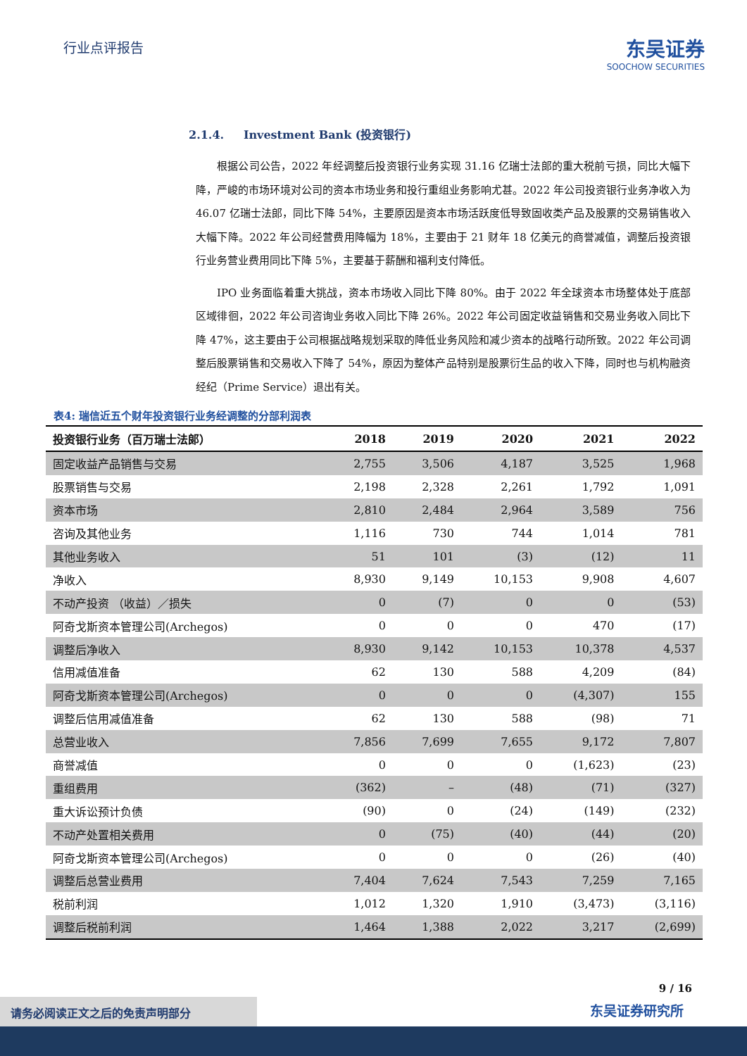行业点评报告
东吴证券
SOOCHOW SECURITIES
2.1.4. Investment Bank (投资银行)
根据公司公告，2022 年经调整后投资银行业务实现 31.16 亿瑞士法郎的重大税前亏损，同比大幅下降，严峻的市场环境对公司的资本市场业务和投行重组业务影响尤甚。2022 年公司投资银行业务净收入为 46.07 亿瑞士法郎，同比下降 54%，主要原因是资本市场活跃度低导致固收类产品及股票的交易销售收入大幅下降。2022 年公司经营费用降幅为 18%，主要由于 21 财年 18 亿美元的商誉减值，调整后投资银行业务营业费用同比下降 5%，主要基于薪酬和福利支付降低。
IPO 业务面临着重大挑战，资本市场收入同比下降 80%。由于 2022 年全球资本市场整体处于底部区域徘徊，2022 年公司咨询业务收入同比下降 26%。2022 年公司固定收益销售和交易业务收入同比下降 47%，这主要由于公司根据战略规划采取的降低业务风险和减少资本的战略行动所致。2022 年公司调整后股票销售和交易收入下降了 54%，原因为整体产品特别是股票衍生品的收入下降，同时也与机构融资经纪（Prime Service）退出有关。
表4: 瑞信近五个财年投资银行业务经调整的分部利润表
| 投资银行业务（百万瑞士法郎） | 2018 | 2019 | 2020 | 2021 | 2022 |
| --- | --- | --- | --- | --- | --- |
| 固定收益产品销售与交易 | 2,755 | 3,506 | 4,187 | 3,525 | 1,968 |
| 股票销售与交易 | 2,198 | 2,328 | 2,261 | 1,792 | 1,091 |
| 资本市场 | 2,810 | 2,484 | 2,964 | 3,589 | 756 |
| 咨询及其他业务 | 1,116 | 730 | 744 | 1,014 | 781 |
| 其他业务收入 | 51 | 101 | (3) | (12) | 11 |
| 净收入 | 8,930 | 9,149 | 10,153 | 9,908 | 4,607 |
| 不动产投资 （收益）／损失 | 0 | (7) | 0 | 0 | (53) |
| 阿奇戈斯资本管理公司(Archegos) | 0 | 0 | 0 | 470 | (17) |
| 调整后净收入 | 8,930 | 9,142 | 10,153 | 10,378 | 4,537 |
| 信用减值准备 | 62 | 130 | 588 | 4,209 | (84) |
| 阿奇戈斯资本管理公司(Archegos) | 0 | 0 | 0 | (4,307) | 155 |
| 调整后信用减值准备 | 62 | 130 | 588 | (98) | 71 |
| 总营业收入 | 7,856 | 7,699 | 7,655 | 9,172 | 7,807 |
| 商誉减值 | 0 | 0 | 0 | (1,623) | (23) |
| 重组费用 | (362) | – | (48) | (71) | (327) |
| 重大诉讼预计负债 | (90) | 0 | (24) | (149) | (232) |
| 不动产处置相关费用 | 0 | (75) | (40) | (44) | (20) |
| 阿奇戈斯资本管理公司(Archegos) | 0 | 0 | 0 | (26) | (40) |
| 调整后总营业费用 | 7,404 | 7,624 | 7,543 | 7,259 | 7,165 |
| 税前利润 | 1,012 | 1,320 | 1,910 | (3,473) | (3,116) |
| 调整后税前利润 | 1,464 | 1,388 | 2,022 | 3,217 | (2,699) |
9 / 16
东吴证券研究所
请务必阅读正文之后的免责声明部分